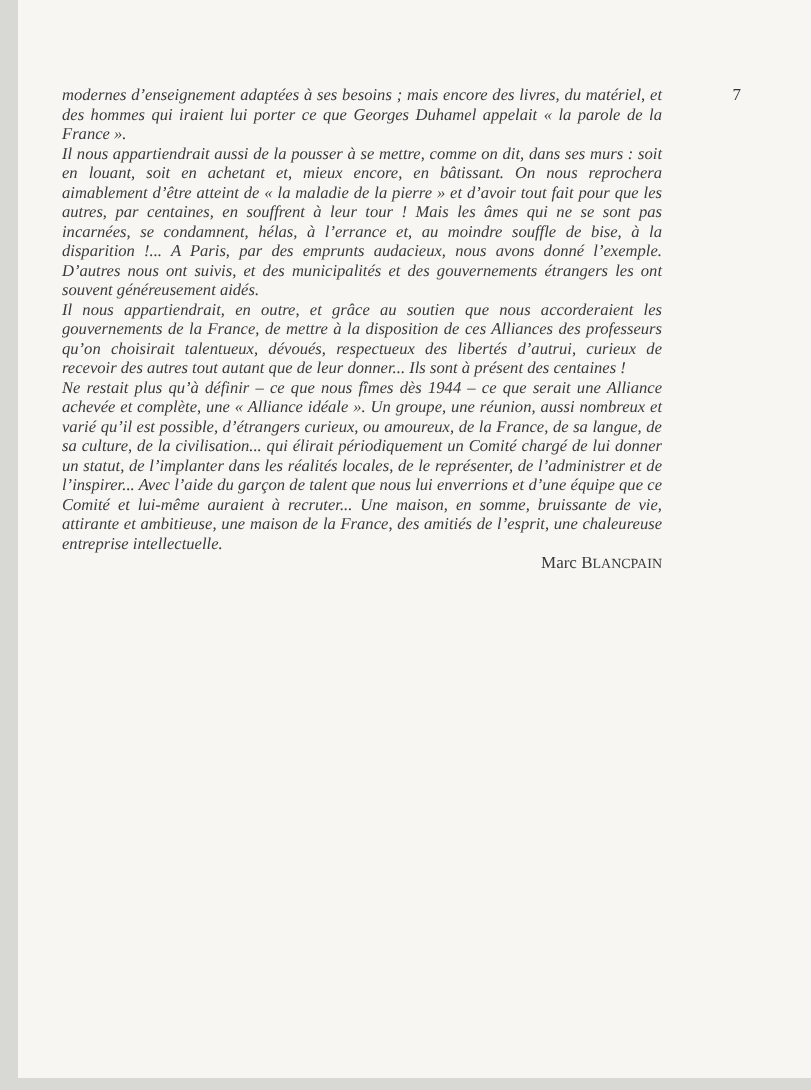7
modernes d’enseignement adaptées à ses besoins ; mais encore des livres, du matériel, et des hommes qui iraient lui porter ce que Georges Duhamel appelait « la parole de la France ».
Il nous appartiendrait aussi de la pousser à se mettre, comme on dit, dans ses murs : soit en louant, soit en achetant et, mieux encore, en bâtissant. On nous reprochera aimablement d’être atteint de « la maladie de la pierre » et d’avoir tout fait pour que les autres, par centaines, en souffrent à leur tour ! Mais les âmes qui ne se sont pas incarnées, se condamnent, hélas, à l’errance et, au moindre souffle de bise, à la disparition !... A Paris, par des emprunts audacieux, nous avons donné l’exemple. D’autres nous ont suivis, et des municipalités et des gouvernements étrangers les ont souvent généreusement aidés.
Il nous appartiendrait, en outre, et grâce au soutien que nous accorderaient les gouvernements de la France, de mettre à la disposition de ces Alliances des professeurs qu’on choisirait talentueux, dévoués, respectueux des libertés d’autrui, curieux de recevoir des autres tout autant que de leur donner... Ils sont à présent des centaines !
Ne restait plus qu’à définir – ce que nous fîmes dès 1944 – ce que serait une Alliance achevée et complète, une « Alliance idéale ». Un groupe, une réunion, aussi nombreux et varié qu’il est possible, d’étrangers curieux, ou amoureux, de la France, de sa langue, de sa culture, de la civilisation... qui élirait périodiquement un Comité chargé de lui donner un statut, de l’implanter dans les réalités locales, de le représenter, de l’administrer et de l’inspirer... Avec l’aide du garçon de talent que nous lui enverrions et d’une équipe que ce Comité et lui-même auraient à recruter... Une maison, en somme, bruissante de vie, attirante et ambitieuse, une maison de la France, des amitiés de l’esprit, une chaleureuse entreprise intellectuelle.
Marc BLANCPAIN